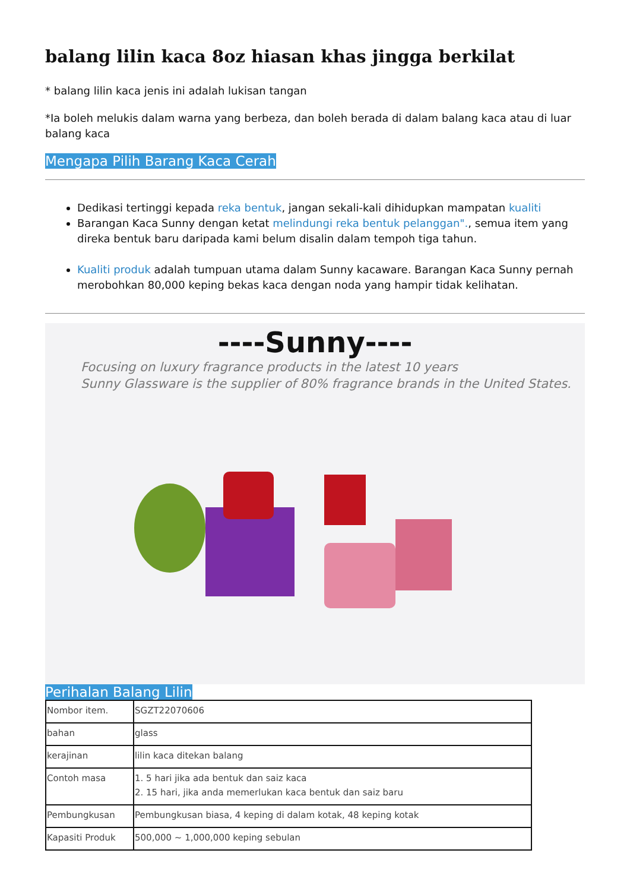balang lilin kaca 8oz hiasan khas jingga berkilat
* balang lilin kaca jenis ini adalah lukisan tangan
*Ia boleh melukis dalam warna yang berbeza, dan boleh berada di dalam balang kaca atau di luar balang kaca
Mengapa Pilih Barang Kaca Cerah
Dedikasi tertinggi kepada reka bentuk, jangan sekali-kali dihidupkan mampatan kualiti
Barangan Kaca Sunny dengan ketat melindungi reka bentuk pelanggan"., semua item yang direka bentuk baru daripada kami belum disalin dalam tempoh tiga tahun.
Kualiti produk adalah tumpuan utama dalam Sunny kacaware. Barangan Kaca Sunny pernah merobohkan 80,000 keping bekas kaca dengan noda yang hampir tidak kelihatan.
----Sunny----
Focusing on luxury fragrance products in the latest 10 years
Sunny Glassware is the supplier of 80% fragrance brands in the United States.
Perihalan Balang Lilin
| Nombor item. | SGZT22070606 |
| bahan | glass |
| kerajinan | lilin kaca ditekan balang |
| Contoh masa | 1. 5 hari jika ada bentuk dan saiz kaca 2. 15 hari, jika anda memerlukan kaca bentuk dan saiz baru |
| Pembungkusan | Pembungkusan biasa, 4 keping di dalam kotak, 48 keping kotak |
| Kapasiti Produk | 500,000 ~ 1,000,000 keping sebulan |